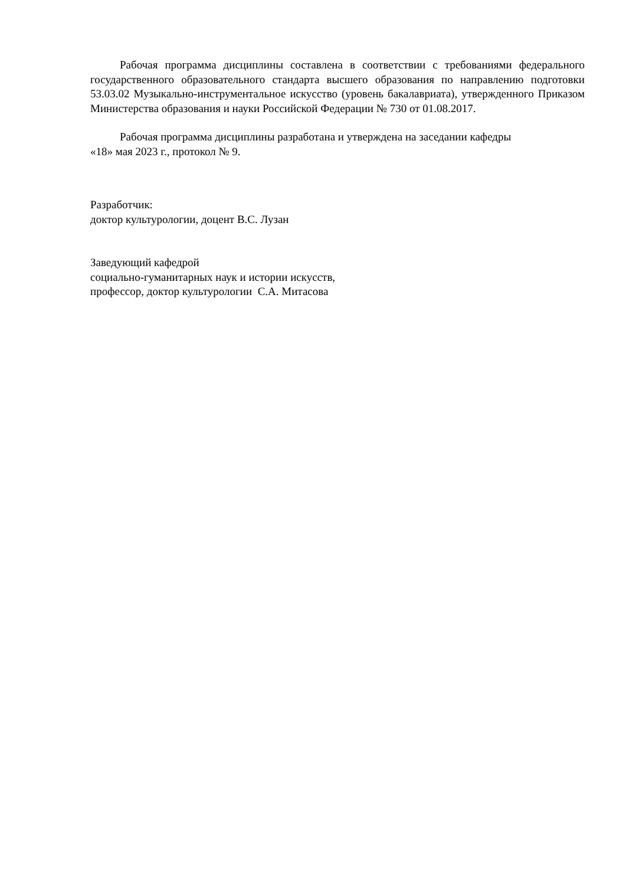Рабочая программа дисциплины составлена в соответствии с требованиями федерального государственного образовательного стандарта высшего образования по направлению подготовки 53.03.02 Музыкально-инструментальное искусство (уровень бакалавриата), утвержденного Приказом Министерства образования и науки Российской Федерации № 730 от 01.08.2017.
Рабочая программа дисциплины разработана и утверждена на заседании кафедры
«18» мая 2023 г., протокол № 9.
Разработчик:
доктор культурологии, доцент В.С. Лузан
Заведующий кафедрой
социально-гуманитарных наук и истории искусств,
профессор, доктор культурологии С.А. Митасова